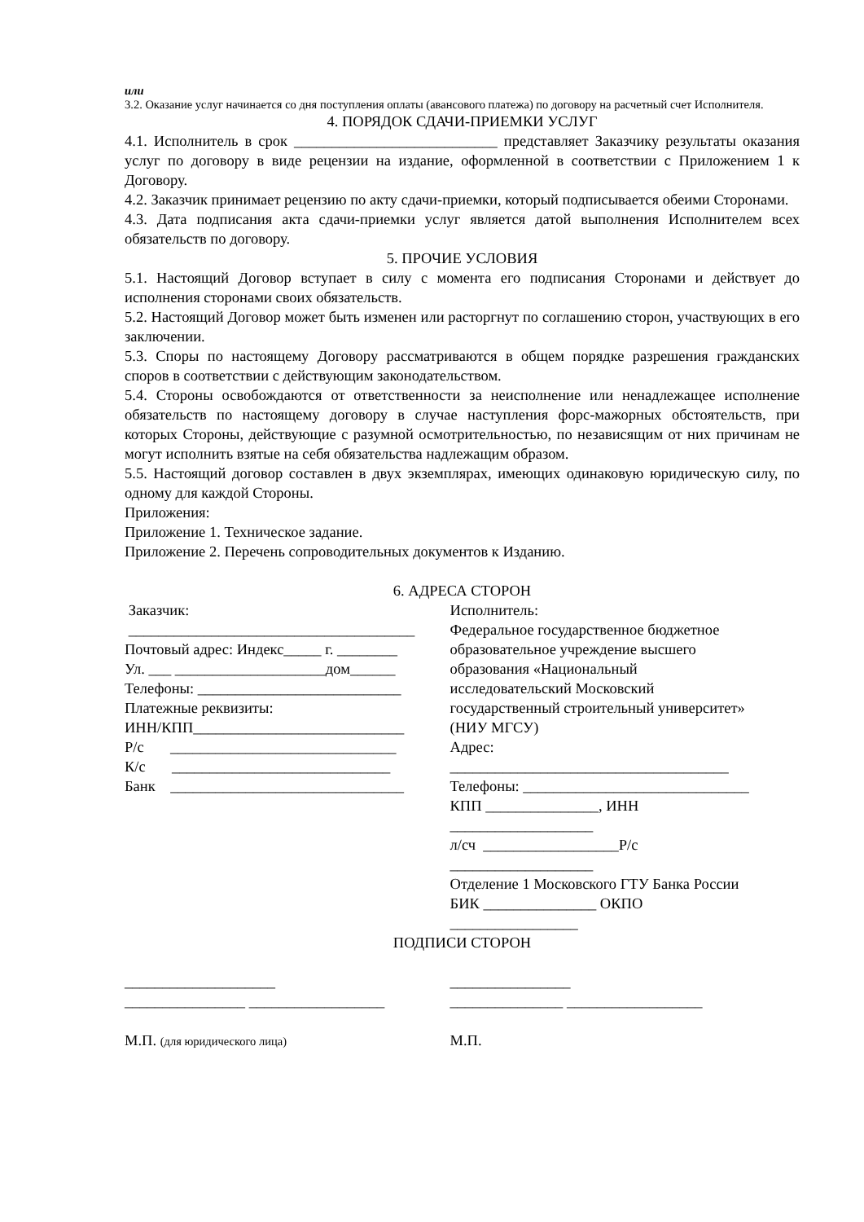или
3.2. Оказание услуг начинается со дня поступления оплаты (авансового платежа) по договору на расчетный счет Исполнителя.
4. ПОРЯДОК СДАЧИ-ПРИЕМКИ УСЛУГ
4.1. Исполнитель в срок ___________________________ представляет Заказчику результаты оказания услуг по договору в виде рецензии на издание, оформленной в соответствии с Приложением 1 к Договору.
4.2. Заказчик принимает рецензию по акту сдачи-приемки, который подписывается обеими Сторонами.
4.3. Дата подписания акта сдачи-приемки услуг является датой выполнения Исполнителем всех обязательств по договору.
5. ПРОЧИЕ УСЛОВИЯ
5.1. Настоящий Договор вступает в силу с момента его подписания Сторонами и действует до исполнения сторонами своих обязательств.
5.2. Настоящий Договор может быть изменен или расторгнут по соглашению сторон, участвующих в его заключении.
5.3. Споры по настоящему Договору рассматриваются в общем порядке разрешения гражданских споров в соответствии с действующим законодательством.
5.4. Стороны освобождаются от ответственности за неисполнение или ненадлежащее исполнение обязательств по настоящему договору в случае наступления форс-мажорных обстоятельств, при которых Стороны, действующие с разумной осмотрительностью, по независящим от них причинам не могут исполнить взятые на себя обязательства надлежащим образом.
5.5. Настоящий договор составлен в двух экземплярах, имеющих одинаковую юридическую силу, по одному для каждой Стороны.
Приложения:
Приложение 1. Техническое задание.
Приложение 2. Перечень сопроводительных документов к Изданию.
6. АДРЕСА СТОРОН
Заказчик:
______________________________________
Почтовый адрес: Индекс_____ г. ________
Ул. ___ ____________________дом______
Телефоны: ___________________________
Платежные реквизиты:
ИНН/КПП____________________________
Р/с ______________________________
К/с _____________________________
Банк _______________________________
Исполнитель:
Федеральное государственное бюджетное
образовательное учреждение высшего
образования «Национальный
исследовательский Московский
государственный строительный университет»
(НИУ МГСУ)
Адрес:
_____________________________________
Телефоны: ______________________________
КПП _______________, ИНН
___________________
л/сч __________________Р/с
___________________
Отделение 1 Московского ГТУ Банка России
БИК _______________ ОКПО
_________________
ПОДПИСИ СТОРОН
____________________
________________ __________________
М.П. (для юридического лица)
________________
_______________ __________________
М.П.